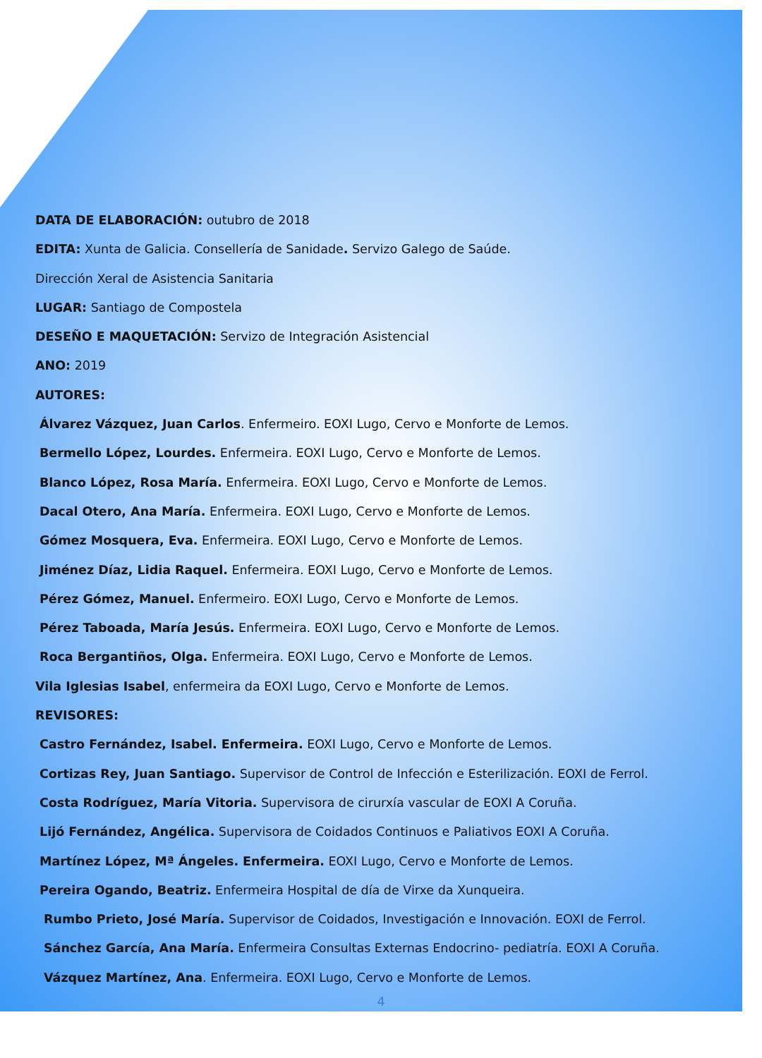DATA DE ELABORACIÓN: outubro de 2018
EDITA: Xunta de Galicia. Consellería de Sanidade. Servizo Galego de Saúde.
Dirección Xeral de Asistencia Sanitaria
LUGAR: Santiago de Compostela
DESEÑO E MAQUETACIÓN: Servizo de Integración Asistencial
ANO: 2019
AUTORES:
Álvarez Vázquez, Juan Carlos. Enfermeiro. EOXI Lugo, Cervo e Monforte de Lemos.
Bermello López, Lourdes. Enfermeira. EOXI Lugo, Cervo e Monforte de Lemos.
Blanco López, Rosa María. Enfermeira. EOXI Lugo, Cervo e Monforte de Lemos.
Dacal Otero, Ana María. Enfermeira. EOXI Lugo, Cervo e Monforte de Lemos.
Gómez Mosquera, Eva. Enfermeira. EOXI Lugo, Cervo e Monforte de Lemos.
Jiménez Díaz, Lidia Raquel. Enfermeira. EOXI Lugo, Cervo e Monforte de Lemos.
Pérez Gómez, Manuel. Enfermeiro. EOXI Lugo, Cervo e Monforte de Lemos.
Pérez Taboada, María Jesús. Enfermeira. EOXI Lugo, Cervo e Monforte de Lemos.
Roca Bergantiños, Olga. Enfermeira. EOXI Lugo, Cervo e Monforte de Lemos.
Vila Iglesias Isabel, enfermeira da EOXI Lugo, Cervo e Monforte de Lemos.
REVISORES:
Castro Fernández, Isabel. Enfermeira. EOXI Lugo, Cervo e Monforte de Lemos.
Cortizas Rey, Juan Santiago. Supervisor de Control de Infección e Esterilización. EOXI de Ferrol.
Costa Rodríguez, María Vitoria. Supervisora de cirurxía vascular de EOXI A Coruña.
Lijó Fernández, Angélica. Supervisora de Coidados Continuos e Paliativos EOXI A Coruña.
Martínez López, Mª Ángeles. Enfermeira. EOXI Lugo, Cervo e Monforte de Lemos.
Pereira Ogando, Beatriz. Enfermeira Hospital de día de Virxe da Xunqueira.
Rumbo Prieto, José María. Supervisor de Coidados, Investigación e Innovación. EOXI de Ferrol.
Sánchez García, Ana María. Enfermeira Consultas Externas Endocrino- pediatría. EOXI A Coruña.
Vázquez Martínez, Ana. Enfermeira. EOXI Lugo, Cervo e Monforte de Lemos.
4